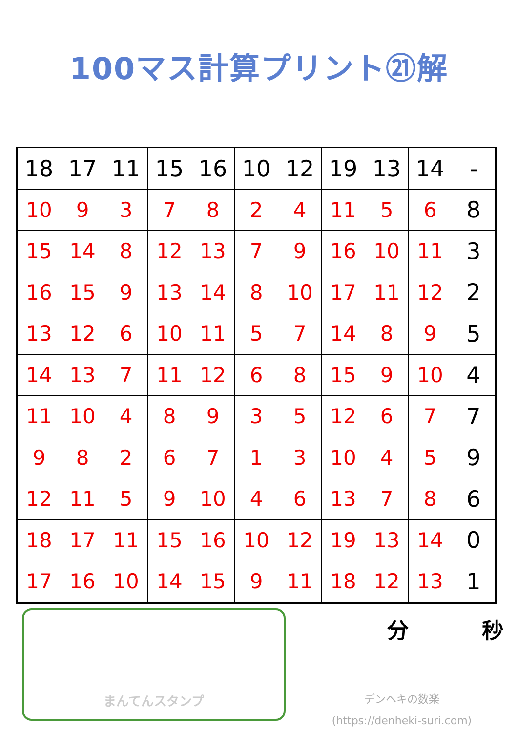100マス計算プリント㉑解
| 18 | 17 | 11 | 15 | 16 | 10 | 12 | 19 | 13 | 14 | - |
| 10 | 9 | 3 | 7 | 8 | 2 | 4 | 11 | 5 | 6 | 8 |
| 15 | 14 | 8 | 12 | 13 | 7 | 9 | 16 | 10 | 11 | 3 |
| 16 | 15 | 9 | 13 | 14 | 8 | 10 | 17 | 11 | 12 | 2 |
| 13 | 12 | 6 | 10 | 11 | 5 | 7 | 14 | 8 | 9 | 5 |
| 14 | 13 | 7 | 11 | 12 | 6 | 8 | 15 | 9 | 10 | 4 |
| 11 | 10 | 4 | 8 | 9 | 3 | 5 | 12 | 6 | 7 | 7 |
| 9 | 8 | 2 | 6 | 7 | 1 | 3 | 10 | 4 | 5 | 9 |
| 12 | 11 | 5 | 9 | 10 | 4 | 6 | 13 | 7 | 8 | 6 |
| 18 | 17 | 11 | 15 | 16 | 10 | 12 | 19 | 13 | 14 | 0 |
| 17 | 16 | 10 | 14 | 15 | 9 | 11 | 18 | 12 | 13 | 1 |
まんてんスタンプ
分 秒
デンヘキの数楽
(https://denheki-suri.com)